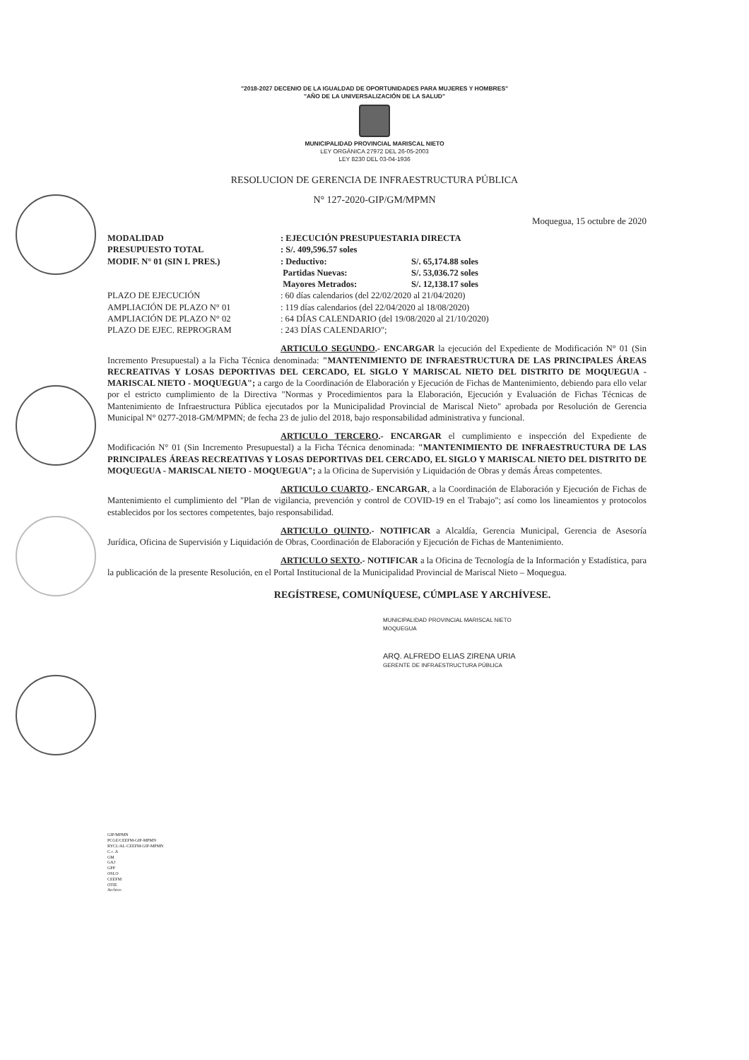"2018-2027 DECENIO DE LA IGUALDAD DE OPORTUNIDADES PARA MUJERES Y HOMBRES"
"AÑO DE LA UNIVERSALIZACIÓN DE LA SALUD"
MUNICIPALIDAD PROVINCIAL MARISCAL NIETO
LEY ORGÁNICA 27972 DEL 26-05-2003
LEY 8230 DEL 03-04-1936
RESOLUCION DE GERENCIA DE INFRAESTRUCTURA PÚBLICA
N° 127-2020-GIP/GM/MPMN
Moquegua, 15 octubre de 2020
| MODALIDAD | : EJECUCIÓN PRESUPUESTARIA DIRECTA | |
| PRESUPUESTO TOTAL | : S/. 409,596.57 soles | |
| MODIF. N° 01 (SIN I. PRES.) | : Deductivo: | S/. 65,174.88 soles |
| | Partidas Nuevas: | S/. 53,036.72 soles |
| | Mayores Metrados: | S/. 12,138.17 soles |
| PLAZO DE EJECUCIÓN | : 60 días calendarios (del 22/02/2020 al 21/04/2020) | |
| AMPLIACIÓN DE PLAZO N° 01 | : 119 días calendarios (del 22/04/2020 al 18/08/2020) | |
| AMPLIACIÓN DE PLAZO N° 02 | : 64 DÍAS CALENDARIO (del 19/08/2020 al 21/10/2020) | |
| PLAZO DE EJEC. REPROGRAM | : 243 DÍAS CALENDARIO"; | |
ARTICULO SEGUNDO.- ENCARGAR la ejecución del Expediente de Modificación N° 01 (Sin Incremento Presupuestal) a la Ficha Técnica denominada: "MANTENIMIENTO DE INFRAESTRUCTURA DE LAS PRINCIPALES ÁREAS RECREATIVAS Y LOSAS DEPORTIVAS DEL CERCADO, EL SIGLO Y MARISCAL NIETO DEL DISTRITO DE MOQUEGUA - MARISCAL NIETO - MOQUEGUA"; a cargo de la Coordinación de Elaboración y Ejecución de Fichas de Mantenimiento, debiendo para ello velar por el estricto cumplimiento de la Directiva "Normas y Procedimientos para la Elaboración, Ejecución y Evaluación de Fichas Técnicas de Mantenimiento de Infraestructura Pública ejecutados por la Municipalidad Provincial de Mariscal Nieto" aprobada por Resolución de Gerencia Municipal N° 0277-2018-GM/MPMN; de fecha 23 de julio del 2018, bajo responsabilidad administrativa y funcional.
ARTICULO TERCERO.- ENCARGAR el cumplimiento e inspección del Expediente de Modificación N° 01 (Sin Incremento Presupuestal) a la Ficha Técnica denominada: "MANTENIMIENTO DE INFRAESTRUCTURA DE LAS PRINCIPALES ÁREAS RECREATIVAS Y LOSAS DEPORTIVAS DEL CERCADO, EL SIGLO Y MARISCAL NIETO DEL DISTRITO DE MOQUEGUA - MARISCAL NIETO - MOQUEGUA"; a la Oficina de Supervisión y Liquidación de Obras y demás Áreas competentes.
ARTICULO CUARTO.- ENCARGAR, a la Coordinación de Elaboración y Ejecución de Fichas de Mantenimiento el cumplimiento del "Plan de vigilancia, prevención y control de COVID-19 en el Trabajo"; así como los lineamientos y protocolos establecidos por los sectores competentes, bajo responsabilidad.
ARTICULO QUINTO.- NOTIFICAR a Alcaldía, Gerencia Municipal, Gerencia de Asesoría Jurídica, Oficina de Supervisión y Liquidación de Obras, Coordinación de Elaboración y Ejecución de Fichas de Mantenimiento.
ARTICULO SEXTO.- NOTIFICAR a la Oficina de Tecnología de la Información y Estadística, para la publicación de la presente Resolución, en el Portal Institucional de la Municipalidad Provincial de Mariscal Nieto – Moquegua.
REGÍSTRESE, COMUNÍQUESE, CÚMPLASE Y ARCHÍVESE.
MUNICIPALIDAD PROVINCIAL MARISCAL NIETO
MOQUEGUA
ARQ. ALFREDO ELIAS ZIRENA URIA
GERENTE DE INFRAESTRUCTURA PÚBLICA
GIP/MPMN
PCGE/CEEFM-GIP-MPMN
RYCL/AL-CEEFM-GIP-MPMN
C.c. A
GM
GAJ
GPP
OSLO
CEEFM
OTIE
Archivo